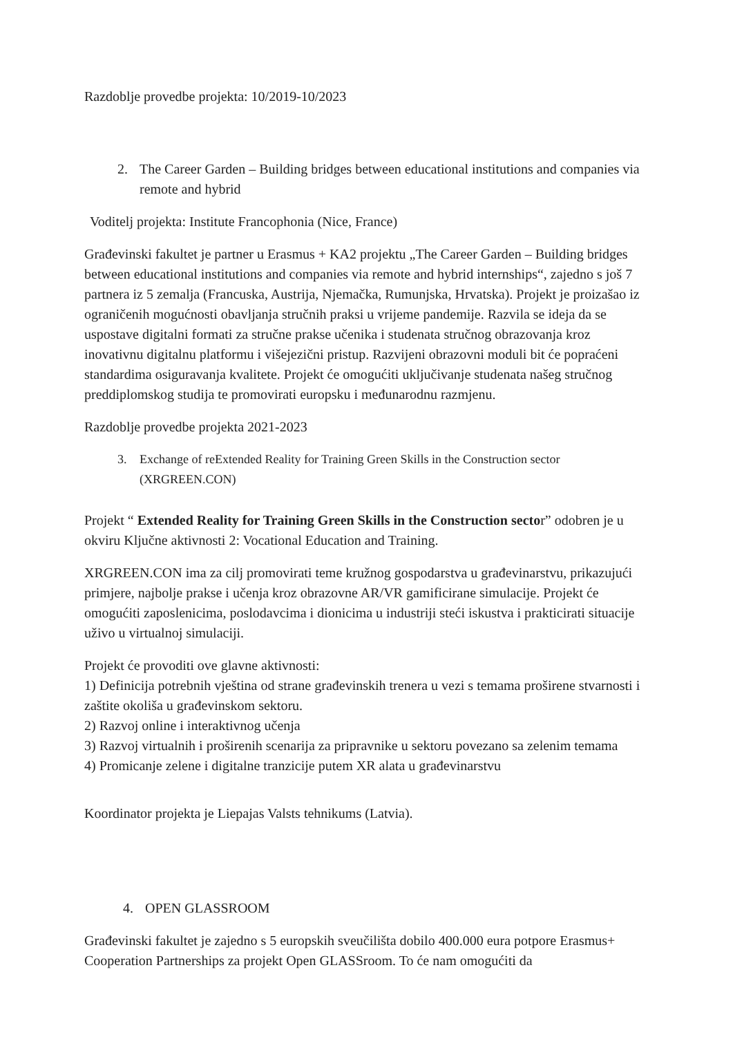Razdoblje provedbe projekta: 10/2019-10/2023
2. The Career Garden – Building bridges between educational institutions and companies via remote and hybrid
Voditelj projekta: Institute Francophonia (Nice, France)
Građevinski fakultet je partner u Erasmus + KA2 projektu „The Career Garden – Building bridges between educational institutions and companies via remote and hybrid internships“, zajedno s još 7 partnera iz 5 zemalja (Francuska, Austrija, Njemačka, Rumunjska, Hrvatska). Projekt je proizašao iz ograničenih mogućnosti obavljanja stručnih praksi u vrijeme pandemije. Razvila se ideja da se uspostave digitalni formati za stručne prakse učenika i studenata stručnog obrazovanja kroz inovativnu digitalnu platformu i višejezični pristup. Razvijeni obrazovni moduli bit će popraćeni standardima osiguravanja kvalitete. Projekt će omogućiti uključivanje studenata našeg stručnog preddiplomskog studija te promovirati europsku i međunarodnu razmjenu.
Razdoblje provedbe projekta 2021-2023
3. Exchange of reExtended Reality for Training Green Skills in the Construction sector (XRGREEN.CON)
Projekt “ Extended Reality for Training Green Skills in the Construction sector” odobren je u okviru Ključne aktivnosti 2: Vocational Education and Training.
XRGREEN.CON ima za cilj promovirati teme kružnog gospodarstva u građevinarstvu, prikazujući primjere, najbolje prakse i učenja kroz obrazovne AR/VR gamificirane simulacije. Projekt će omogućiti zaposlenicima, poslodavcima i dionicima u industriji steći iskustva i prakticirati situacije uživo u virtualnoj simulaciji.
Projekt će provoditi ove glavne aktivnosti:
1) Definicija potrebnih vještina od strane građevinskih trenera u vezi s temama proširene stvarnosti i zaštite okoliša u građevinskom sektoru.
2) Razvoj online i interaktivnog učenja
3) Razvoj virtualnih i proširenih scenarija za pripravnike u sektoru povezano sa zelenim temama
4) Promicanje zelene i digitalne tranzicije putem XR alata u građevinarstvu
Koordinator projekta je Liepajas Valsts tehnikums (Latvia).
4. OPEN GLASSROOM
Građevinski fakultet je zajedno s 5 europskih sveučilišta dobilo 400.000 eura potpore Erasmus+ Cooperation Partnerships za projekt Open GLASSroom. To će nam omogućiti da